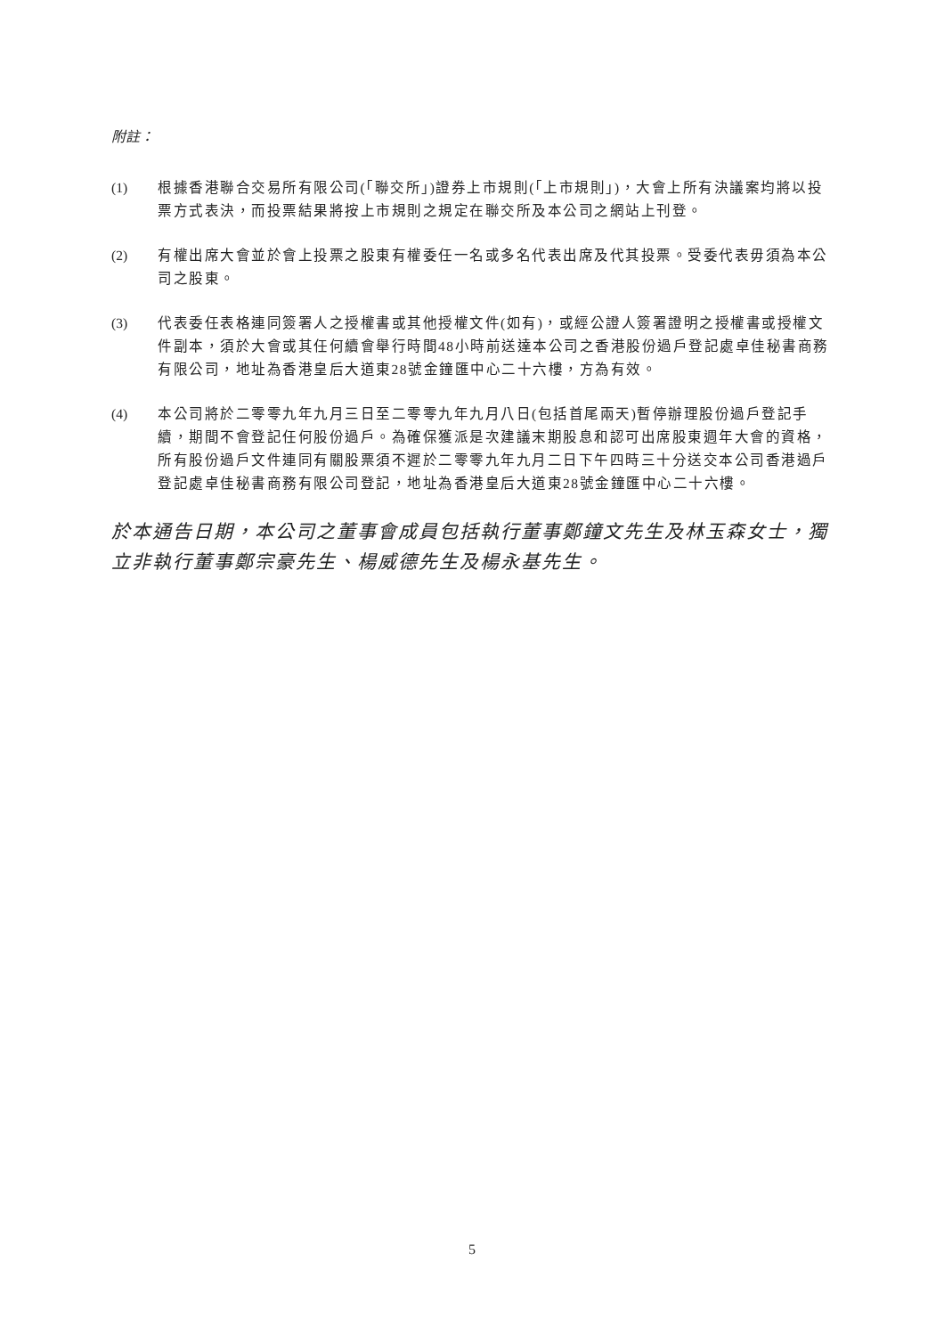附註：
(1) 根據香港聯合交易所有限公司(「聯交所」)證券上市規則(「上市規則」)，大會上所有決議案均將以投票方式表決，而投票結果將按上市規則之規定在聯交所及本公司之網站上刊登。
(2) 有權出席大會並於會上投票之股東有權委任一名或多名代表出席及代其投票。受委代表毋須為本公司之股東。
(3) 代表委任表格連同簽署人之授權書或其他授權文件(如有)，或經公證人簽署證明之授權書或授權文件副本，須於大會或其任何續會舉行時間48小時前送達本公司之香港股份過戶登記處卓佳秘書商務有限公司，地址為香港皇后大道東28號金鐘匯中心二十六樓，方為有效。
(4) 本公司將於二零零九年九月三日至二零零九年九月八日(包括首尾兩天)暫停辦理股份過戶登記手續，期間不會登記任何股份過戶。為確保獲派是次建議末期股息和認可出席股東週年大會的資格，所有股份過戶文件連同有關股票須不遲於二零零九年九月二日下午四時三十分送交本公司香港過戶登記處卓佳秘書商務有限公司登記，地址為香港皇后大道東28號金鐘匯中心二十六樓。
於本通告日期，本公司之董事會成員包括執行董事鄭鐘文先生及林玉森女士，獨立非執行董事鄭宗豪先生、楊威德先生及楊永基先生。
5